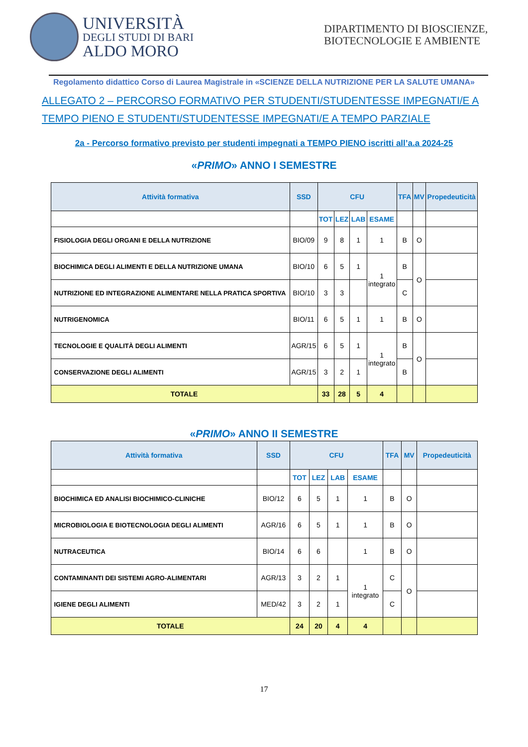UNIVERSITÀ
DEGLI STUDI DI BARI
ALDO MORO
DIPARTIMENTO DI BIOSCIENZE, BIOTECNOLOGIE E AMBIENTE
Regolamento didattico Corso di Laurea Magistrale in «SCIENZE DELLA NUTRIZIONE PER LA SALUTE UMANA»
ALLEGATO 2 – PERCORSO FORMATIVO PER STUDENTI/STUDENTESSE IMPEGNATI/E A TEMPO PIENO E STUDENTI/STUDENTESSE IMPEGNATI/E A TEMPO PARZIALE
2a - Percorso formativo previsto per studenti impegnati a TEMPO PIENO iscritti all’a.a 2024-25
«PRIMO» ANNO I SEMESTRE
| Attività formativa | SSD | CFU | | | | TFA | MV | Propedeuticità |
| --- | --- | --- | --- | --- | --- | --- | --- | --- |
| | | TOT | LEZ | LAB | ESAME | | | |
| FISIOLOGIA DEGLI ORGANI E DELLA NUTRIZIONE | BIO/09 | 9 | 8 | 1 | 1 | B | O | |
| BIOCHIMICA DEGLI ALIMENTI E DELLA NUTRIZIONE UMANA | BIO/10 | 6 | 5 | 1 | 1 integrato | B | O | |
| NUTRIZIONE ED INTEGRAZIONE ALIMENTARE NELLA PRATICA SPORTIVA | BIO/10 | 3 | 3 | | | C | | |
| NUTRIGENOMICA | BIO/11 | 6 | 5 | 1 | 1 | B | O | |
| TECNOLOGIE E QUALITÀ DEGLI ALIMENTI | AGR/15 | 6 | 5 | 1 | 1 integrato | B | O | |
| CONSERVAZIONE DEGLI ALIMENTI | AGR/15 | 3 | 2 | 1 | | B | | |
| TOTALE | | 33 | 28 | 5 | 4 | | | |
«PRIMO» ANNO II SEMESTRE
| Attività formativa | SSD | CFU | | | | TFA | MV | Propedeuticità |
| --- | --- | --- | --- | --- | --- | --- | --- | --- |
| | | TOT | LEZ | LAB | ESAME | | | |
| BIOCHIMICA ED ANALISI BIOCHIMICO-CLINICHE | BIO/12 | 6 | 5 | 1 | 1 | B | O | |
| MICROBIOLOGIA E BIOTECNOLOGIA DEGLI ALIMENTI | AGR/16 | 6 | 5 | 1 | 1 | B | O | |
| NUTRACEUTICA | BIO/14 | 6 | 6 | | 1 | B | O | |
| CONTAMINANTI DEI SISTEMI AGRO-ALIMENTARI | AGR/13 | 3 | 2 | 1 | 1 integrato | C | O | |
| IGIENE DEGLI ALIMENTI | MED/42 | 3 | 2 | 1 | | C | | |
| TOTALE | | 24 | 20 | 4 | 4 | | | |
17